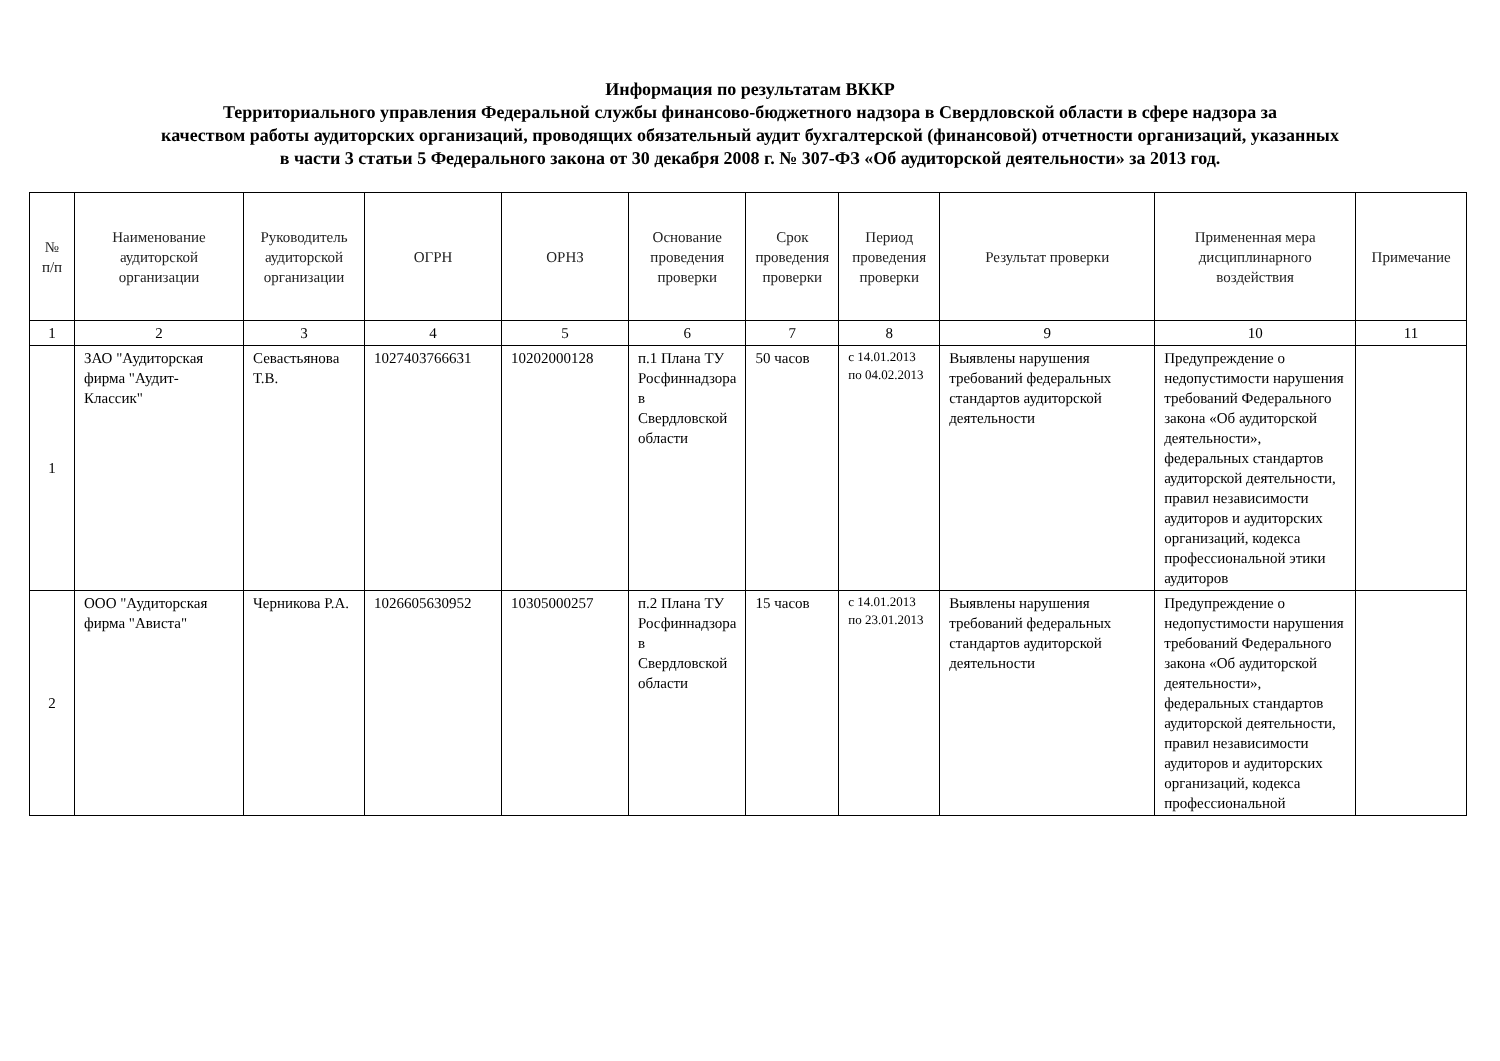Информация по результатам ВККР
Территориального управления Федеральной службы финансово-бюджетного надзора в Свердловской области в сфере надзора за
качеством работы аудиторских организаций, проводящих обязательный аудит бухгалтерской (финансовой) отчетности организаций, указанных
в части 3 статьи 5 Федерального закона от 30 декабря 2008 г. № 307-ФЗ «Об аудиторской деятельности» за 2013 год.
| № п/п | Наименование аудиторской организации | Руководитель аудиторской организации | ОГРН | ОРНЗ | Основание проведения проверки | Срок проведения проверки | Период проведения проверки | Результат проверки | Примененная мера дисциплинарного воздействия | Примечание |
| --- | --- | --- | --- | --- | --- | --- | --- | --- | --- | --- |
| 1 | 2 | 3 | 4 | 5 | 6 | 7 | 8 | 9 | 10 | 11 |
| 1 | ЗАО "Аудиторская фирма "Аудит-Классик" | Севастьянова Т.В. | 1027403766631 | 10202000128 | п.1 Плана ТУ Росфиннадзора в Свердловской области | 50 часов | с 14.01.2013 по 04.02.2013 | Выявлены нарушения требований федеральных стандартов аудиторской деятельности | Предупреждение о недопустимости нарушения требований Федерального закона «Об аудиторской деятельности», федеральных стандартов аудиторской деятельности, правил независимости аудиторов и аудиторских организаций, кодекса профессиональной этики аудиторов | |
| 2 | ООО "Аудиторская фирма "Ависта" | Черникова Р.А. | 1026605630952 | 10305000257 | п.2 Плана ТУ Росфиннадзора в Свердловской области | 15 часов | с 14.01.2013 по 23.01.2013 | Выявлены нарушения требований федеральных стандартов аудиторской деятельности | Предупреждение о недопустимости нарушения требований Федерального закона «Об аудиторской деятельности», федеральных стандартов аудиторской деятельности, правил независимости аудиторов и аудиторских организаций, кодекса профессиональной | |